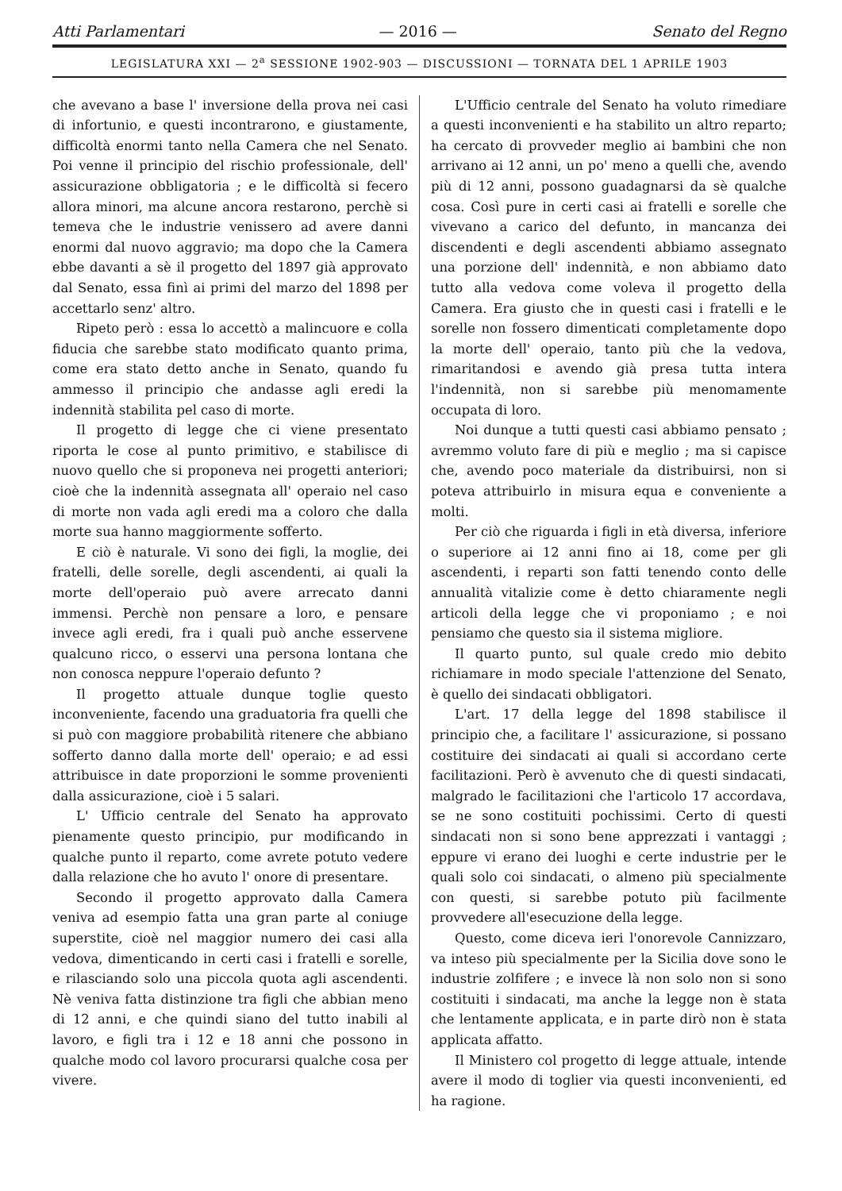Atti Parlamentari — 2016 — Senato del Regno
LEGISLATURA XXI — 2<sup>a</sup> SESSIONE 1902-903 — DISCUSSIONI — TORNATA DEL 1 APRILE 1903
che avevano a base l' inversione della prova nei casi di infortunio, e questi incontrarono, e giustamente, difficoltà enormi tanto nella Camera che nel Senato. Poi venne il principio del rischio professionale, dell' assicurazione obbligatoria ; e le difficoltà si fecero allora minori, ma alcune ancora restarono, perchè si temeva che le industrie venissero ad avere danni enormi dal nuovo aggravio; ma dopo che la Camera ebbe davanti a sè il progetto del 1897 già approvato dal Senato, essa finì ai primi del marzo del 1898 per accettarlo senz' altro.
Ripeto però : essa lo accettò a malincuore e colla fiducia che sarebbe stato modificato quanto prima, come era stato detto anche in Senato, quando fu ammesso il principio che andasse agli eredi la indennità stabilita pel caso di morte.
Il progetto di legge che ci viene presentato riporta le cose al punto primitivo, e stabilisce di nuovo quello che si proponeva nei progetti anteriori; cioè che la indennità assegnata all' operaio nel caso di morte non vada agli eredi ma a coloro che dalla morte sua hanno maggiormente sofferto.
E ciò è naturale. Vi sono dei figli, la moglie, dei fratelli, delle sorelle, degli ascendenti, ai quali la morte dell'operaio può avere arrecato danni immensi. Perchè non pensare a loro, e pensare invece agli eredi, fra i quali può anche esservene qualcuno ricco, o esservi una persona lontana che non conosca neppure l'operaio defunto ?
Il progetto attuale dunque toglie questo inconveniente, facendo una graduatoria fra quelli che si può con maggiore probabilità ritenere che abbiano sofferto danno dalla morte dell' operaio; e ad essi attribuisce in date proporzioni le somme provenienti dalla assicurazione, cioè i 5 salari.
L' Ufficio centrale del Senato ha approvato pienamente questo principio, pur modificando in qualche punto il reparto, come avrete potuto vedere dalla relazione che ho avuto l' onore di presentare.
Secondo il progetto approvato dalla Camera veniva ad esempio fatta una gran parte al coniuge superstite, cioè nel maggior numero dei casi alla vedova, dimenticando in certi casi i fratelli e sorelle, e rilasciando solo una piccola quota agli ascendenti. Nè veniva fatta distinzione tra figli che abbian meno di 12 anni, e che quindi siano del tutto inabili al lavoro, e figli tra i 12 e 18 anni che possono in qualche modo col lavoro procurarsi qualche cosa per vivere.
L'Ufficio centrale del Senato ha voluto rimediare a questi inconvenienti e ha stabilito un altro reparto; ha cercato di provveder meglio ai bambini che non arrivano ai 12 anni, un po' meno a quelli che, avendo più di 12 anni, possono guadagnarsi da sè qualche cosa. Così pure in certi casi ai fratelli e sorelle che vivevano a carico del defunto, in mancanza dei discendenti e degli ascendenti abbiamo assegnato una porzione dell' indennità, e non abbiamo dato tutto alla vedova come voleva il progetto della Camera. Era giusto che in questi casi i fratelli e le sorelle non fossero dimenticati completamente dopo la morte dell' operaio, tanto più che la vedova, rimaritandosi e avendo già presa tutta intera l'indennità, non si sarebbe più menomamente occupata di loro.
Noi dunque a tutti questi casi abbiamo pensato ; avremmo voluto fare di più e meglio ; ma si capisce che, avendo poco materiale da distribuirsi, non si poteva attribuirlo in misura equa e conveniente a molti.
Per ciò che riguarda i figli in età diversa, inferiore o superiore ai 12 anni fino ai 18, come per gli ascendenti, i reparti son fatti tenendo conto delle annualità vitalizie come è detto chiaramente negli articoli della legge che vi proponiamo ; e noi pensiamo che questo sia il sistema migliore.
Il quarto punto, sul quale credo mio debito richiamare in modo speciale l'attenzione del Senato, è quello dei sindacati obbligatori.
L'art. 17 della legge del 1898 stabilisce il principio che, a facilitare l' assicurazione, si possano costituire dei sindacati ai quali si accordano certe facilitazioni. Però è avvenuto che di questi sindacati, malgrado le facilitazioni che l'articolo 17 accordava, se ne sono costituiti pochissimi. Certo di questi sindacati non si sono bene apprezzati i vantaggi ; eppure vi erano dei luoghi e certe industrie per le quali solo coi sindacati, o almeno più specialmente con questi, si sarebbe potuto più facilmente provvedere all'esecuzione della legge.
Questo, come diceva ieri l'onorevole Cannizzaro, va inteso più specialmente per la Sicilia dove sono le industrie zolfifere ; e invece là non solo non si sono costituiti i sindacati, ma anche la legge non è stata che lentamente applicata, e in parte dirò non è stata applicata affatto.
Il Ministero col progetto di legge attuale, intende avere il modo di toglier via questi inconvenienti, ed ha ragione.